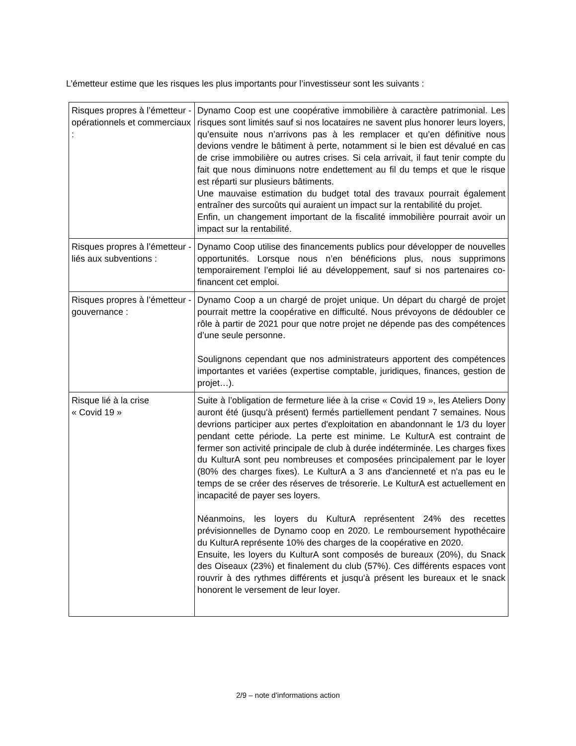L’émetteur estime que les risques les plus importants pour l’investisseur sont les suivants :
| Risques propres à l’émetteur - opérationnels et commerciaux : | Dynamo Coop est une coopérative immobilière à caractère patrimonial. Les risques sont limités sauf si nos locataires ne savent plus honorer leurs loyers, qu’ensuite nous n’arrivons pas à les remplacer et qu’en définitive nous devions vendre le bâtiment à perte, notamment si le bien est dévalué en cas de crise immobilière ou autres crises. Si cela arrivait, il faut tenir compte du fait que nous diminuons notre endettement au fil du temps et que le risque est réparti sur plusieurs bâtiments. Une mauvaise estimation du budget total des travaux pourrait également entraîner des surcoûts qui auraient un impact sur la rentabilité du projet. Enfin, un changement important de la fiscalité immobilière pourrait avoir un impact sur la rentabilité. |
| Risques propres à l’émetteur - liés aux subventions : | Dynamo Coop utilise des financements publics pour développer de nouvelles opportunités. Lorsque nous n’en bénéficions plus, nous supprimons temporairement l’emploi lié au développement, sauf si nos partenaires co-financent cet emploi. |
| Risques propres à l’émetteur - gouvernance : | Dynamo Coop a un chargé de projet unique. Un départ du chargé de projet pourrait mettre la coopérative en difficulté. Nous prévoyons de dédoubler ce rôle à partir de 2021 pour que notre projet ne dépende pas des compétences d’une seule personne. Soulignons cependant que nos administrateurs apportent des compétences importantes et variées (expertise comptable, juridiques, finances, gestion de projet…). |
| Risque lié à la crise « Covid 19 » | Suite à l’obligation de fermeture liée à la crise « Covid 19 », les Ateliers Dony auront été (jusqu'à présent) fermés partiellement pendant 7 semaines. Nous devrions participer aux pertes d'exploitation en abandonnant le 1/3 du loyer pendant cette période. La perte est minime. Le KulturA est contraint de fermer son activité principale de club à durée indéterminée. Les charges fixes du KulturA sont peu nombreuses et composées principalement par le loyer (80% des charges fixes). Le KulturA a 3 ans d'ancienneté et n'a pas eu le temps de se créer des réserves de trésorerie. Le KulturA est actuellement en incapacité de payer ses loyers. Néanmoins, les loyers du KulturA représentent 24% des recettes prévisionnelles de Dynamo coop en 2020. Le remboursement hypothécaire du KulturA représente 10% des charges de la coopérative en 2020. Ensuite, les loyers du KulturA sont composés de bureaux (20%), du Snack des Oiseaux (23%) et finalement du club (57%). Ces différents espaces vont rouvrir à des rythmes différents et jusqu'à présent les bureaux et le snack honorent le versement de leur loyer. |
2/9 – note d’informations action